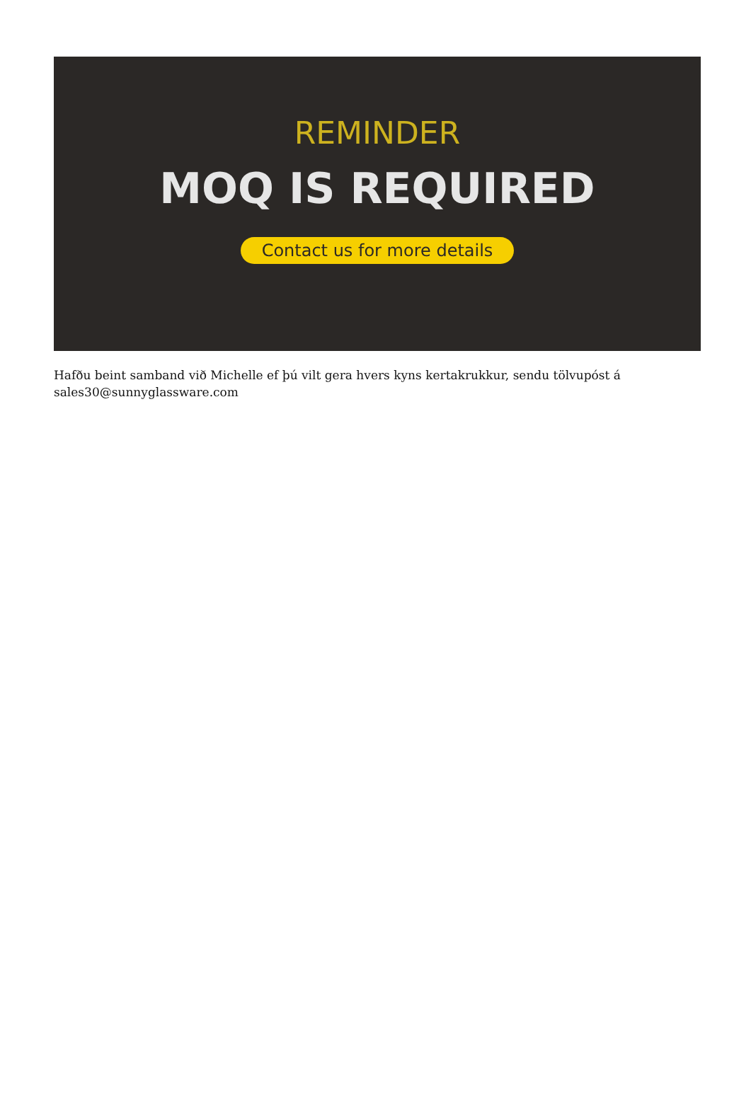REMINDER
MOQ IS REQUIRED
Contact us for more details
Hafðu beint samband við Michelle ef þú vilt gera hvers kyns kertakrukkur, sendu tölvupóst á sales30@sunnyglassware.com